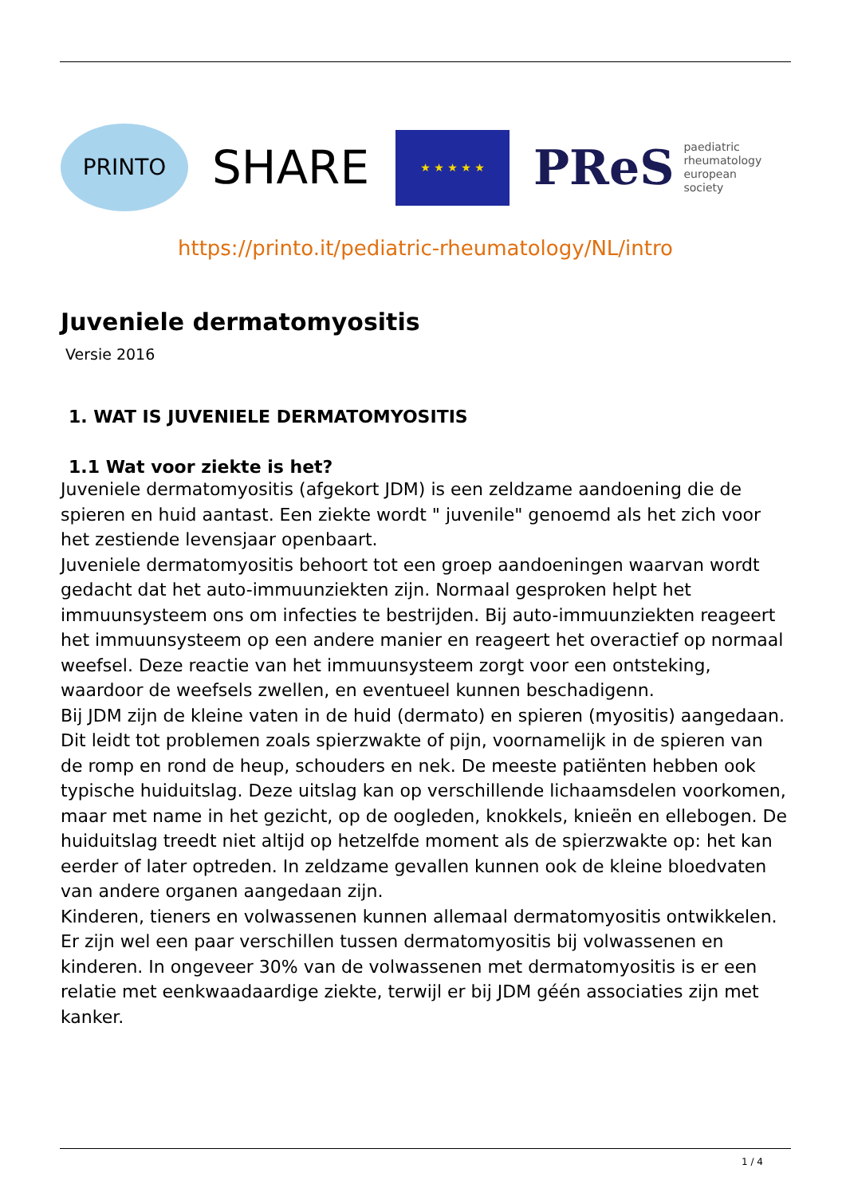PRINTO
SHARE
★ ★ ★ ★ ★
PReS paediatric
rheumatology
european
society
https://printo.it/pediatric-rheumatology/NL/intro
Juveniele dermatomyositis
Versie 2016
1. WAT IS JUVENIELE DERMATOMYOSITIS
1.1 Wat voor ziekte is het?
Juveniele dermatomyositis (afgekort JDM) is een zeldzame aandoening die de spieren en huid aantast. Een ziekte wordt " juvenile" genoemd als het zich voor het zestiende levensjaar openbaart.
Juveniele dermatomyositis behoort tot een groep aandoeningen waarvan wordt gedacht dat het auto-immuunziekten zijn. Normaal gesproken helpt het immuunsysteem ons om infecties te bestrijden. Bij auto-immuunziekten reageert het immuunsysteem op een andere manier en reageert het overactief op normaal weefsel. Deze reactie van het immuunsysteem zorgt voor een ontsteking, waardoor de weefsels zwellen, en eventueel kunnen beschadigenn.
Bij JDM zijn de kleine vaten in de huid (dermato) en spieren (myositis) aangedaan. Dit leidt tot problemen zoals spierzwakte of pijn, voornamelijk in de spieren van de romp en rond de heup, schouders en nek. De meeste patiënten hebben ook typische huiduitslag. Deze uitslag kan op verschillende lichaamsdelen voorkomen, maar met name in het gezicht, op de oogleden, knokkels, knieën en ellebogen. De huiduitslag treedt niet altijd op hetzelfde moment als de spierzwakte op: het kan eerder of later optreden. In zeldzame gevallen kunnen ook de kleine bloedvaten van andere organen aangedaan zijn.
Kinderen, tieners en volwassenen kunnen allemaal dermatomyositis ontwikkelen. Er zijn wel een paar verschillen tussen dermatomyositis bij volwassenen en kinderen. In ongeveer 30% van de volwassenen met dermatomyositis is er een relatie met eenkwaadaardige ziekte, terwijl er bij JDM géén associaties zijn met kanker.
1 / 4